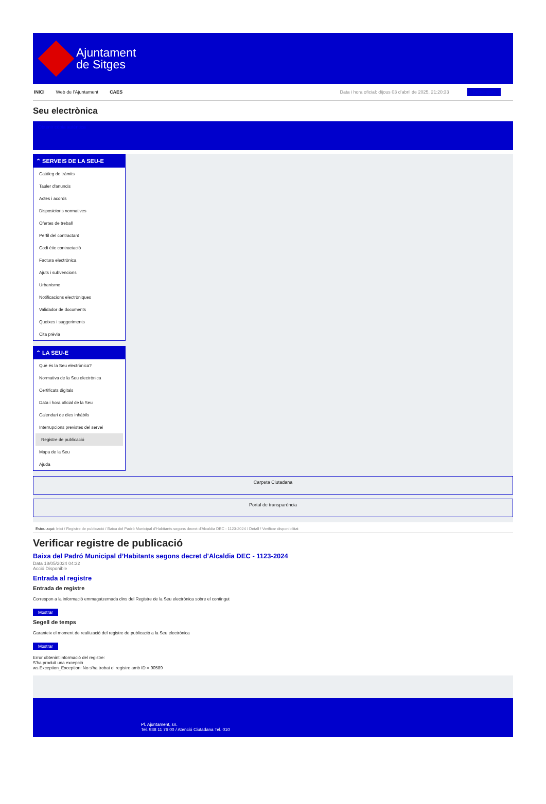Ajuntament
de Sitges
INICI Web de l'Ajuntament CAES Data i hora oficial: dijous 03 d'abril de 2025, 21:20:33 Benvinguts
Seu electrònica
Obtenir còpia autèntica
⌃ SERVEIS DE LA SEU-E
Catàleg de tràmits
Tauler d'anuncis
Actes i acords
Disposicions normatives
Ofertes de treball
Perfil del contractant
Codi ètic contractació
Factura electrònica
Ajuts i subvencions
Urbanisme
Notificacions electròniques
Validador de documents
Queixes i suggeriments
Cita prèvia
⌃ LA SEU-E
Què és la Seu electrònica?
Normativa de la Seu electrònica
Certificats digitals
Data i hora oficial de la Seu
Calendari de dies inhàbils
Interrupcions previstes del servei
Registre de publicació
Mapa de la Seu
Ajuda
Carpeta Ciutadana
Portal de transparència
Esteu aquí: Inici / Registre de publicació / Baixa del Padró Municipal d'Habitants segons decret d'Alcaldia DEC - 1123-2024 / Detall / Verificar disponibilitat
Verificar registre de publicació
Baixa del Padró Municipal d’Habitants segons decret d'Alcaldia DEC - 1123-2024
Data 18/05/2024 04:32
Acció Disponible
Entrada al registre
Entrada de registre
Correspon a la informació emmagatzemada dins del Registre de la Seu electrònica sobre el contingut
Mostrar
Segell de temps
Garanteix el moment de realització del registre de publicació a la Seu electrònica
Mostrar
Error obtenint informació del registre:
S'ha produit una excepció
ws.Exception_Exception: No s'ha trobat el registre amb ID = 90589
Pl. Ajuntament, sn.
Tel. 938 11 76 00 / Atenció Ciutadana Tel. 010